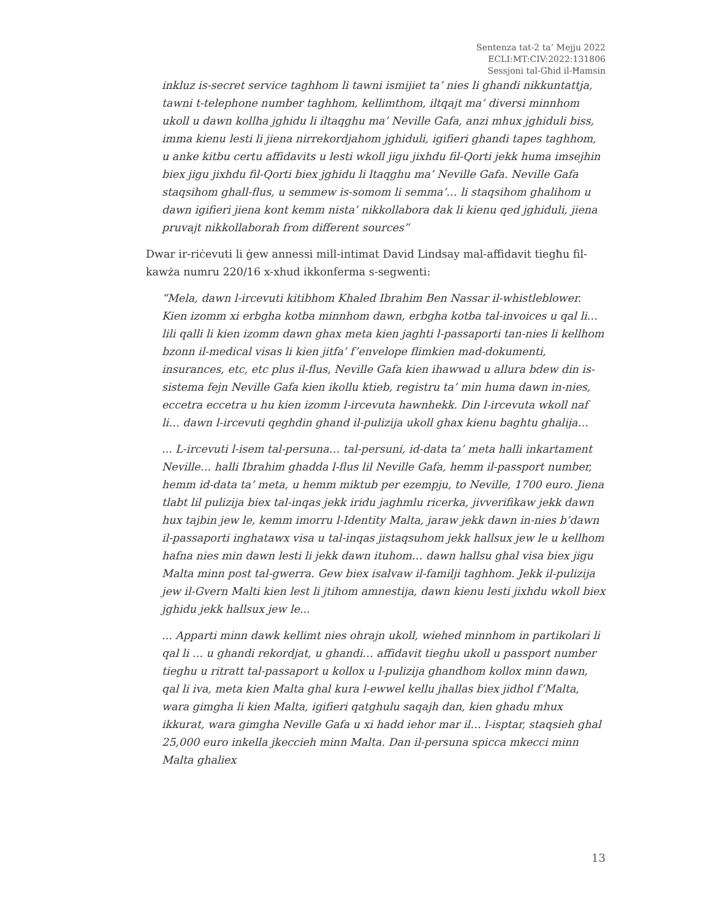Sentenza tat-2 ta’ Mejju 2022
ECLI:MT:CIV:2022:131806
Sessjoni tal-Għid il-Ħamsin
inkluz is-secret service taghhom li tawni ismijiet ta’ nies li ghandi nikkuntattja, tawni t-telephone number taghhom, kellimthom, iltqajt ma’ diversi minnhom ukoll u dawn kollha jghidu li iltaqghu ma’ Neville Gafa, anzi mhux jghiduli biss, imma kienu lesti li jiena nirrekordjahom jghiduli, igifieri ghandi tapes taghhom, u anke kitbu certu affidavits u lesti wkoll jigu jixhdu fil-Qorti jekk huma imsejhin biex jigu jixhdu fil-Qorti biex jghidu li ltaqghu ma’ Neville Gafa. Neville Gafa staqsihom ghall-flus, u semmew is-somom li semma’… li staqsihom ghalihom u dawn igifieri jiena kont kemm nista’ nikkollabora dak li kienu qed jghiduli, jiena pruvajt nikkollaborah from different sources”
Dwar ir-riċevuti li ġew annessi mill-intimat David Lindsay mal-affidavit tiegħu fil-kawża numru 220/16 x-xhud ikkonferma s-segwenti:
“Mela, dawn l-ircevuti kitibhom Khaled Ibrahim Ben Nassar il-whistleblower. Kien izomm xi erbgha kotba minnhom dawn, erbgha kotba tal-invoices u qal li… lili qalli li kien izomm dawn ghax meta kien jaghti l-passaporti tan-nies li kellhom bzonn il-medical visas li kien jitfa’ f’envelope flimkien mad-dokumenti, insurances, etc, etc plus il-flus, Neville Gafa kien ihawwad u allura bdew din is-sistema fejn Neville Gafa kien ikollu ktieb, registru ta’ min huma dawn in-nies, eccetra eccetra u hu kien izomm l-ircevuta hawnhekk. Din l-ircevuta wkoll naf li… dawn l-ircevuti qeghdin ghand il-pulizija ukoll ghax kienu baghtu ghalija…
... L-ircevuti l-isem tal-persuna… tal-persuni, id-data ta’ meta halli inkartament Neville… halli Ibrahim ghadda l-flus lil Neville Gafa, hemm il-passport number, hemm id-data ta’ meta, u hemm miktub per ezempju, to Neville, 1700 euro. Jiena tlabt lil pulizija biex tal-inqas jekk iridu jaghmlu ricerka, jivverifikaw jekk dawn hux tajbin jew le, kemm imorru l-Identity Malta, jaraw jekk dawn in-nies b’dawn il-passaporti inghatawx visa u tal-inqas jistaqsuhom jekk hallsux jew le u kellhom hafna nies min dawn lesti li jekk dawn ituhom… dawn hallsu ghal visa biex jigu Malta minn post tal-gwerra. Gew biex isalvaw il-familji taghhom. Jekk il-pulizija jew il-Gvern Malti kien lest li jtihom amnestija, dawn kienu lesti jixhdu wkoll biex jghidu jekk hallsux jew le...
... Apparti minn dawk kellimt nies ohrajn ukoll, wiehed minnhom in partikolari li qal li … u ghandi rekordjat, u ghandi… affidavit tieghu ukoll u passport number tieghu u ritratt tal-passaport u kollox u l-pulizija ghandhom kollox minn dawn, qal li iva, meta kien Malta ghal kura l-ewwel kellu jhallas biex jidhol f’Malta, wara gimgha li kien Malta, igifieri qatghulu saqajh dan, kien ghadu mhux ikkurat, wara gimgha Neville Gafa u xi hadd iehor mar il… l-isptar, staqsieh ghal 25,000 euro inkella jkeccieh minn Malta. Dan il-persuna spicca mkecci minn Malta ghaliex
13